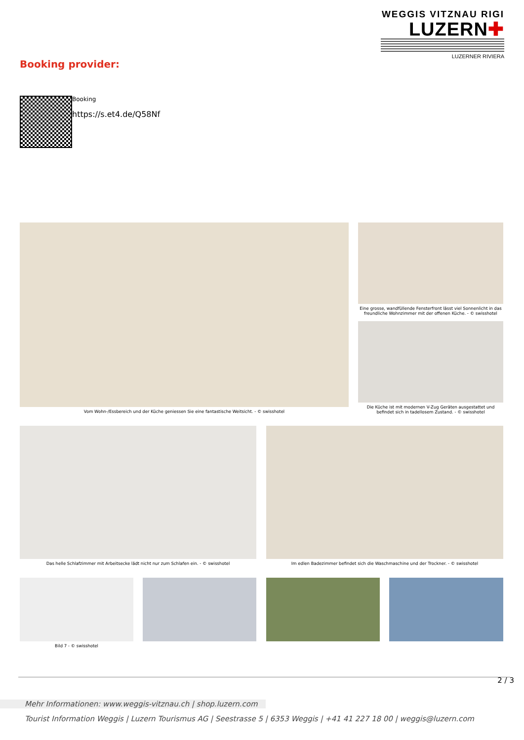WEGGIS VITZNAU RIGI
LUZERN✚
LUZERNER RIVIERA
Booking provider:
Booking
https://s.et4.de/Q58Nf
Vom Wohn-/Essbereich und der Küche geniessen Sie eine fantastische Weitsicht. - © swisshotel
Eine grosse, wandfüllende Fensterfront lässt viel Sonnenlicht in das freundliche Wohnzimmer mit der offenen Küche. - © swisshotel
Die Küche ist mit modernen V-Zug Geräten ausgestattet und befindet sich in tadellosem Zustand. - © swisshotel
Das helle Schlafzimmer mit Arbeitsecke lädt nicht nur zum Schlafen ein. - © swisshotel
Im edlen Badezimmer befindet sich die Waschmaschine und der Trockner. - © swisshotel
Bild 7 - © swisshotel
2 / 3
Mehr Informationen: www.weggis-vitznau.ch | shop.luzern.com
Tourist Information Weggis | Luzern Tourismus AG | Seestrasse 5 | 6353 Weggis | +41 41 227 18 00 | weggis@luzern.com